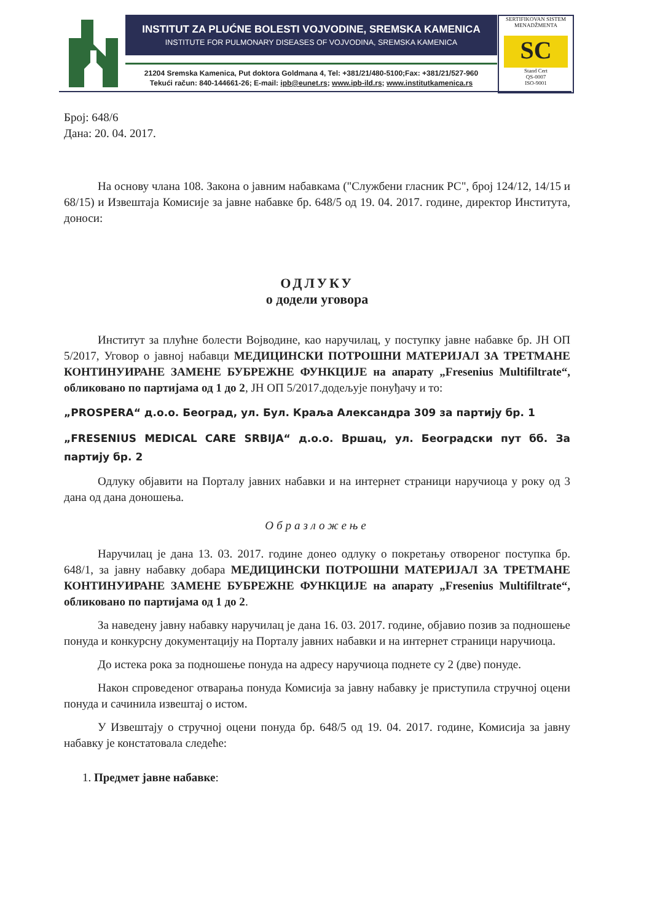INSTITUT ZA PLUĆNE BOLESTI VOJVODINE, SREMSKA KAMENICA
INSTITUTE FOR PULMONARY DISEASES OF VOJVODINA, SREMSKA KAMENICA
21204 Sremska Kamenica, Put doktora Goldmana 4, Tel: +381/21/480-5100;Fax: +381/21/527-960
Tekući račun: 840-144661-26; E-mail: ipb@eunet.rs; www.ipb-ild.rs; www.institutkamenica.rs
SERTIFIKOVAN SISTEM MENADŽMENTA
SC
Stand Cert
QS-0007
ISO-9001
Број: 648/6
Дана: 20. 04. 2017.
На основу члана 108. Закона о јавним набавкама ("Службени гласник РС", број 124/12, 14/15 и 68/15) и Извештаја Комисије за јавне набавке бр. 648/5 од 19. 04. 2017. године, директор Института, доноси:
ОДЛУКУ
о додели уговора
Институт за плућне болести Војводине, као наручилац, у поступку јавне набавке бр. ЈН ОП 5/2017, Уговор о јавној набавци МЕДИЦИНСКИ ПОТРОШНИ МАТЕРИЈАЛ ЗА ТРЕТМАНЕ КОНТИНУИРАНЕ ЗАМЕНЕ БУБРЕЖНЕ ФУНКЦИЈЕ на апарату „Fresenius Multifiltrate“, обликовано по партијама од 1 до 2, ЈН ОП 5/2017.додељује понуђачу и то:
„PROSPERA“ д.о.о. Београд, ул. Бул. Краља Александра 309 за партију бр. 1
„FRESENIUS MEDICAL CARE SRBIJA“ д.о.о. Вршац, ул. Београдски пут бб. За партију бр. 2
Одлуку објавити на Порталу јавних набавки и на интернет страници наручиоца у року од 3 дана од дана доношења.
Образложење
Наручилац је дана 13. 03. 2017. године донео одлуку о покретању отвореног поступка бр. 648/1, за јавну набавку добара МЕДИЦИНСКИ ПОТРОШНИ МАТЕРИЈАЛ ЗА ТРЕТМАНЕ КОНТИНУИРАНЕ ЗАМЕНЕ БУБРЕЖНЕ ФУНКЦИЈЕ на апарату „Fresenius Multifiltrate“, обликовано по партијама од 1 до 2.
За наведену јавну набавку наручилац је дана 16. 03. 2017. године, објавио позив за подношење понуда и конкурсну документацију на Порталу јавних набавки и на интернет страници наручиоца.
До истека рока за подношење понуда на адресу наручиоца поднете су 2 (две) понуде.
Након спроведеног отварања понуда Комисија за јавну набавку је приступила стручној оцени понуда и сачинила извештај о истом.
У Извештају о стручној оцени понуда бр. 648/5 од 19. 04. 2017. године, Комисија за јавну набавку је констатовала следеће:
1. Предмет јавне набавке: